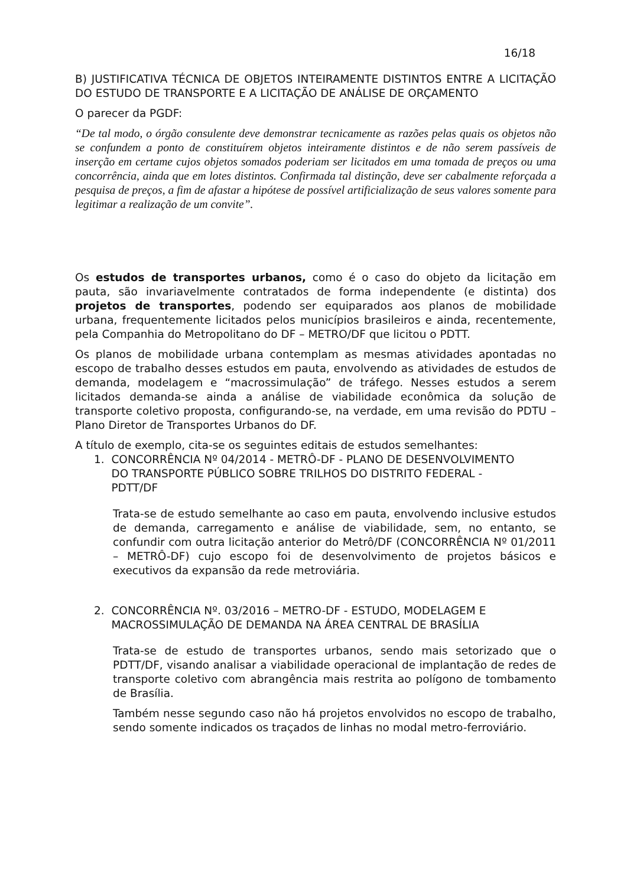16/18
B) JUSTIFICATIVA TÉCNICA DE OBJETOS INTEIRAMENTE DISTINTOS ENTRE A LICITAÇÃO DO ESTUDO DE TRANSPORTE E A LICITAÇÃO DE ANÁLISE DE ORÇAMENTO
O parecer da PGDF:
“De tal modo, o órgão consulente deve demonstrar tecnicamente as razões pelas quais os objetos não se confundem a ponto de constituírem objetos inteiramente distintos e de não serem passíveis de inserção em certame cujos objetos somados poderiam ser licitados em uma tomada de preços ou uma concorrência, ainda que em lotes distintos. Confirmada tal distinção, deve ser cabalmente reforçada a pesquisa de preços, a fim de afastar a hipótese de possível artificialização de seus valores somente para legitimar a realização de um convite”.
Os estudos de transportes urbanos, como é o caso do objeto da licitação em pauta, são invariavelmente contratados de forma independente (e distinta) dos projetos de transportes, podendo ser equiparados aos planos de mobilidade urbana, frequentemente licitados pelos municípios brasileiros e ainda, recentemente, pela Companhia do Metropolitano do DF – METRO/DF que licitou o PDTT.
Os planos de mobilidade urbana contemplam as mesmas atividades apontadas no escopo de trabalho desses estudos em pauta, envolvendo as atividades de estudos de demanda, modelagem e “macrossimulação” de tráfego. Nesses estudos a serem licitados demanda-se ainda a análise de viabilidade econômica da solução de transporte coletivo proposta, configurando-se, na verdade, em uma revisão do PDTU – Plano Diretor de Transportes Urbanos do DF.
A título de exemplo, cita-se os seguintes editais de estudos semelhantes:
1. CONCORRÊNCIA Nº 04/2014 - METRÔ-DF - PLANO DE DESENVOLVIMENTO
DO TRANSPORTE PÚBLICO SOBRE TRILHOS DO DISTRITO FEDERAL -
PDTT/DF
Trata-se de estudo semelhante ao caso em pauta, envolvendo inclusive estudos de demanda, carregamento e análise de viabilidade, sem, no entanto, se confundir com outra licitação anterior do Metrô/DF (CONCORRÊNCIA Nº 01/2011 – METRÔ-DF) cujo escopo foi de desenvolvimento de projetos básicos e executivos da expansão da rede metroviária.
2. CONCORRÊNCIA Nº. 03/2016 – METRO-DF - ESTUDO, MODELAGEM E
MACROSSIMULAÇÃO DE DEMANDA NA ÁREA CENTRAL DE BRASÍLIA
Trata-se de estudo de transportes urbanos, sendo mais setorizado que o PDTT/DF, visando analisar a viabilidade operacional de implantação de redes de transporte coletivo com abrangência mais restrita ao polígono de tombamento de Brasília.
Também nesse segundo caso não há projetos envolvidos no escopo de trabalho, sendo somente indicados os traçados de linhas no modal metro-ferroviário.